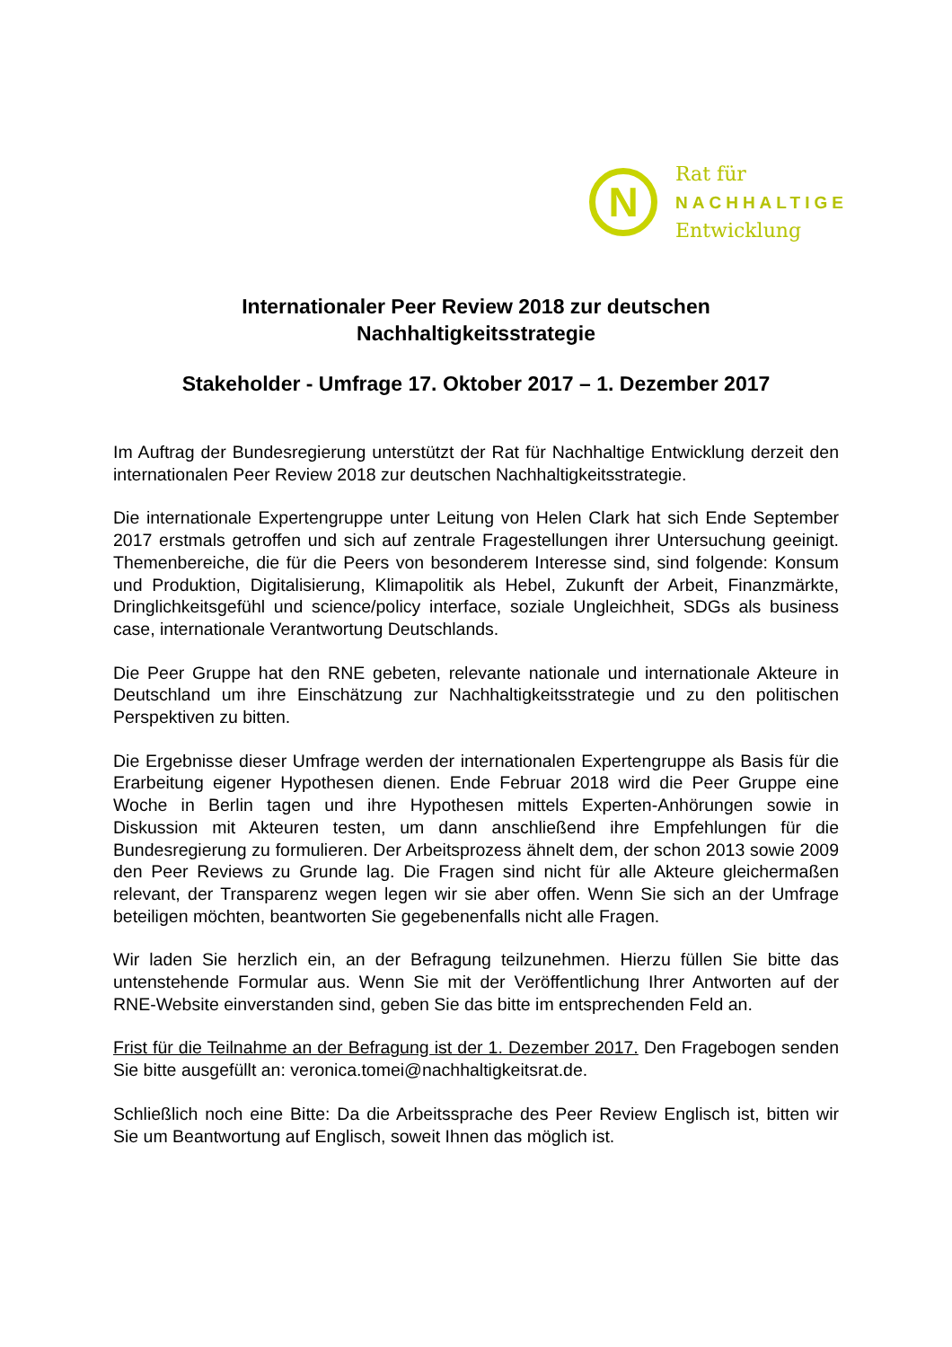N
Rat für
NACHHALTIGE
Entwicklung
Internationaler Peer Review 2018 zur deutschen
Nachhaltigkeitsstrategie
Stakeholder - Umfrage 17. Oktober 2017 – 1. Dezember 2017
Im Auftrag der Bundesregierung unterstützt der Rat für Nachhaltige Entwicklung derzeit den internationalen Peer Review 2018 zur deutschen Nachhaltigkeitsstrategie.
Die internationale Expertengruppe unter Leitung von Helen Clark hat sich Ende September 2017 erstmals getroffen und sich auf zentrale Fragestellungen ihrer Untersuchung geeinigt. Themenbereiche, die für die Peers von besonderem Interesse sind, sind folgende: Konsum und Produktion, Digitalisierung, Klimapolitik als Hebel, Zukunft der Arbeit, Finanzmärkte, Dringlichkeitsgefühl und science/policy interface, soziale Ungleichheit, SDGs als business case, internationale Verantwortung Deutschlands.
Die Peer Gruppe hat den RNE gebeten, relevante nationale und internationale Akteure in Deutschland um ihre Einschätzung zur Nachhaltigkeitsstrategie und zu den politischen Perspektiven zu bitten.
Die Ergebnisse dieser Umfrage werden der internationalen Expertengruppe als Basis für die Erarbeitung eigener Hypothesen dienen. Ende Februar 2018 wird die Peer Gruppe eine Woche in Berlin tagen und ihre Hypothesen mittels Experten-Anhörungen sowie in Diskussion mit Akteuren testen, um dann anschließend ihre Empfehlungen für die Bundesregierung zu formulieren. Der Arbeitsprozess ähnelt dem, der schon 2013 sowie 2009 den Peer Reviews zu Grunde lag. Die Fragen sind nicht für alle Akteure gleichermaßen relevant, der Transparenz wegen legen wir sie aber offen. Wenn Sie sich an der Umfrage beteiligen möchten, beantworten Sie gegebenenfalls nicht alle Fragen.
Wir laden Sie herzlich ein, an der Befragung teilzunehmen. Hierzu füllen Sie bitte das untenstehende Formular aus. Wenn Sie mit der Veröffentlichung Ihrer Antworten auf der RNE-Website einverstanden sind, geben Sie das bitte im entsprechenden Feld an.
Frist für die Teilnahme an der Befragung ist der 1. Dezember 2017. Den Fragebogen senden Sie bitte ausgefüllt an: veronica.tomei@nachhaltigkeitsrat.de.
Schließlich noch eine Bitte: Da die Arbeitssprache des Peer Review Englisch ist, bitten wir Sie um Beantwortung auf Englisch, soweit Ihnen das möglich ist.